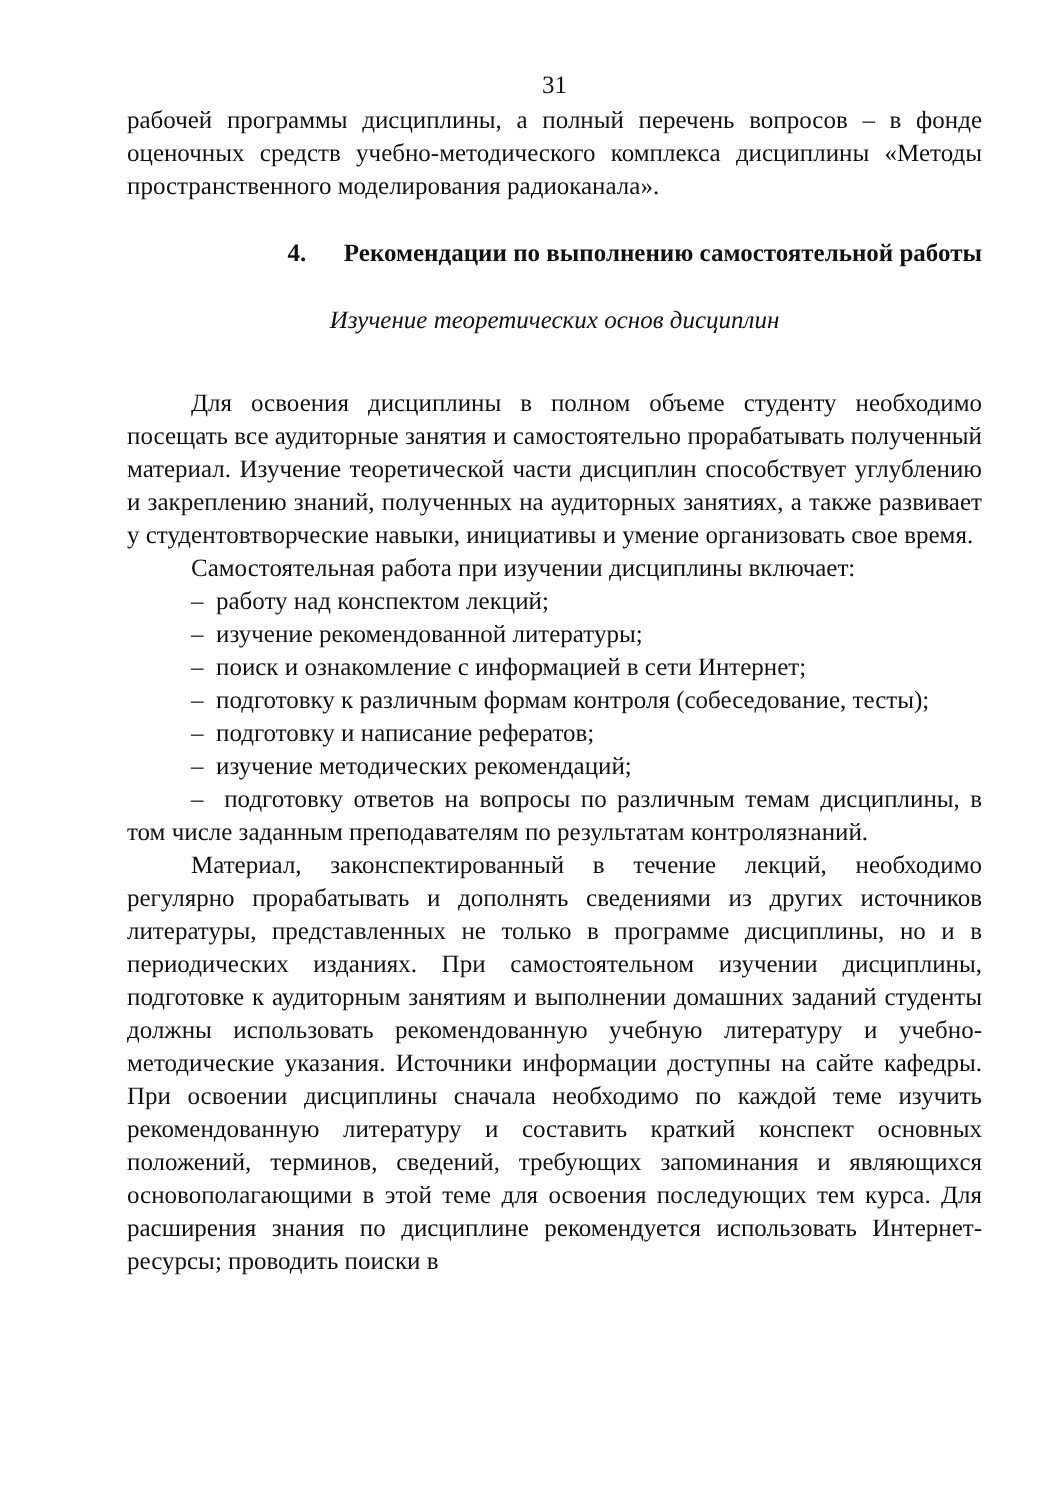31
рабочей программы дисциплины, а полный перечень вопросов – в фонде оценочных средств учебно-методического комплекса дисциплины «Методы пространственного моделирования радиоканала».
4. Рекомендации по выполнению самостоятельной работы
Изучение теоретических основ дисциплин
Для освоения дисциплины в полном объеме студенту необходимо посещать все аудиторные занятия и самостоятельно прорабатывать полученный материал. Изучение теоретической части дисциплин способствует углублению и закреплению знаний, полученных на аудиторных занятиях, а также развивает у студентовтворческие навыки, инициативы и умение организовать свое время.
Самостоятельная работа при изучении дисциплины включает:
– работу над конспектом лекций;
– изучение рекомендованной литературы;
– поиск и ознакомление с информацией в сети Интернет;
– подготовку к различным формам контроля (собеседование, тесты);
– подготовку и написание рефератов;
– изучение методических рекомендаций;
– подготовку ответов на вопросы по различным темам дисциплины, в том числе заданным преподавателям по результатам контролязнаний.
Материал, законспектированный в течение лекций, необходимо регулярно прорабатывать и дополнять сведениями из других источников литературы, представленных не только в программе дисциплины, но и в периодических изданиях. При самостоятельном изучении дисциплины, подготовке к аудиторным занятиям и выполнении домашних заданий студенты должны использовать рекомендованную учебную литературу и учебно- методические указания. Источники информации доступны на сайте кафедры. При освоении дисциплины сначала необходимо по каждой теме изучить рекомендованную литературу и составить краткий конспект основных положений, терминов, сведений, требующих запоминания и являющихся основополагающими в этой теме для освоения последующих тем курса. Для расширения знания по дисциплине рекомендуется использовать Интернет-ресурсы; проводить поиски в